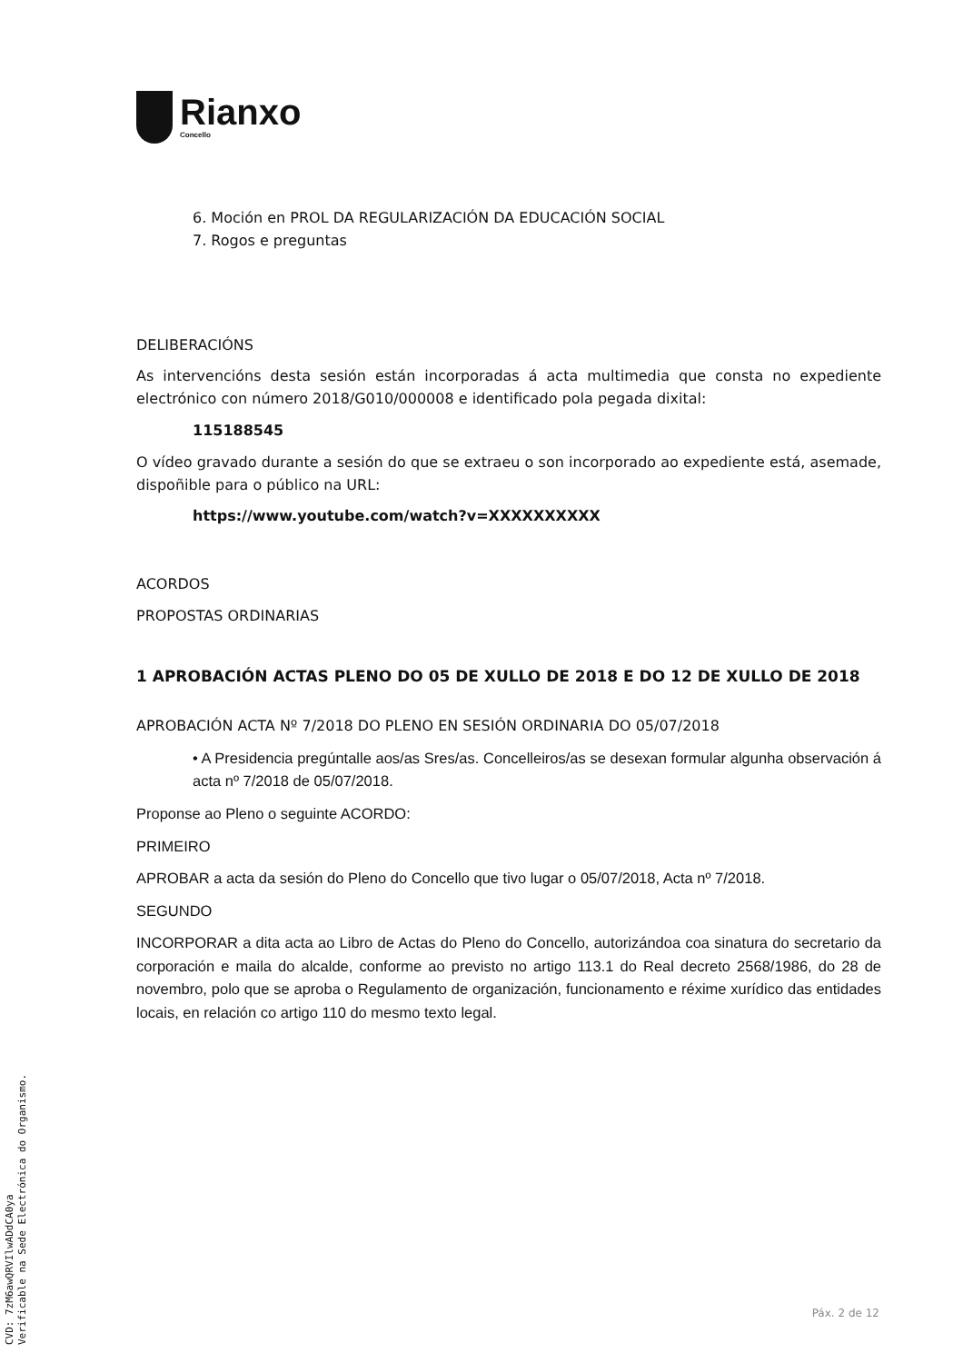Rianxo
Concello
6. Moción en PROL DA REGULARIZACIÓN DA EDUCACIÓN SOCIAL
7. Rogos e preguntas
DELIBERACIÓNS
As intervencións desta sesión están incorporadas á acta multimedia que consta no expediente electrónico con número 2018/G010/000008 e identificado pola pegada dixital:
115188545
O vídeo gravado durante a sesión do que se extraeu o son incorporado ao expediente está, asemade, dispoñible para o público na URL:
https://www.youtube.com/watch?v=XXXXXXXXXX
ACORDOS
PROPOSTAS ORDINARIAS
1 APROBACIÓN ACTAS PLENO DO 05 DE XULLO DE 2018 E DO 12 DE XULLO DE 2018
APROBACIÓN ACTA Nº 7/2018 DO PLENO EN SESIÓN ORDINARIA DO 05/07/2018
• A Presidencia pregúntalle aos/as Sres/as. Concelleiros/as se desexan formular algunha observación á acta nº 7/2018 de 05/07/2018.
Proponse ao Pleno o seguinte ACORDO:
PRIMEIRO
APROBAR a acta da sesión do Pleno do Concello que tivo lugar o 05/07/2018, Acta nº 7/2018.
SEGUNDO
INCORPORAR a dita acta ao Libro de Actas do Pleno do Concello, autorizándoa coa sinatura do secretario da corporación e maila do alcalde, conforme ao previsto no artigo 113.1 do Real decreto 2568/1986, do 28 de novembro, polo que se aproba o Regulamento de organización, funcionamento e réxime xurídico das entidades locais, en relación co artigo 110 do mesmo texto legal.
Páx. 2 de 12
CVD: 7zM6awQRVIlwADdCA0ya
Verificable na Sede Electrónica do Organismo.